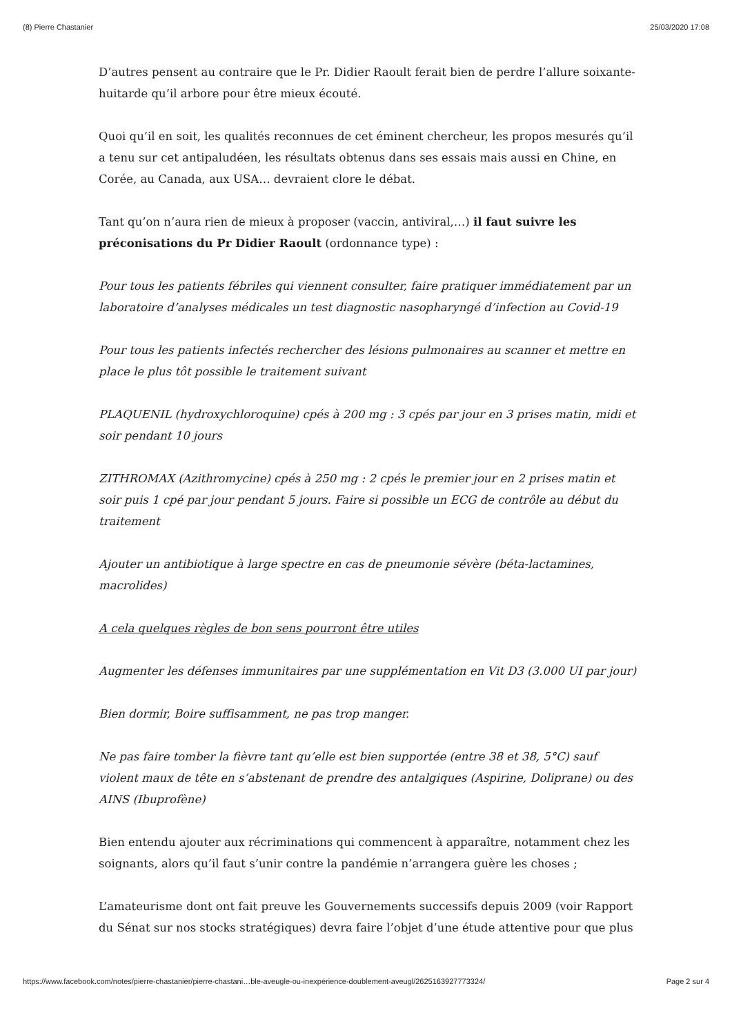(8) Pierre Chastanier 25/03/2020 17:08
D’autres pensent au contraire que le Pr. Didier Raoult ferait bien de perdre l’allure soixante-huitarde qu’il arbore pour être mieux écouté.
Quoi qu’il en soit, les qualités reconnues de cet éminent chercheur, les propos mesurés qu’il a tenu sur cet antipaludéen, les résultats obtenus dans ses essais mais aussi en Chine, en Corée, au Canada, aux USA… devraient clore le débat.
Tant qu’on n’aura rien de mieux à proposer (vaccin, antiviral,…) il faut suivre les préconisations du Pr Didier Raoult (ordonnance type) :
Pour tous les patients fébriles qui viennent consulter, faire pratiquer immédiatement par un laboratoire d’analyses médicales un test diagnostic nasopharyngé d’infection au Covid-19
Pour tous les patients infectés rechercher des lésions pulmonaires au scanner et mettre en place le plus tôt possible le traitement suivant
PLAQUENIL (hydroxychloroquine) cpés à 200 mg : 3 cpés par jour en 3 prises matin, midi et soir pendant 10 jours
ZITHROMAX (Azithromycine) cpés à 250 mg : 2 cpés le premier jour en 2 prises matin et soir puis 1 cpé par jour pendant 5 jours. Faire si possible un ECG de contrôle au début du traitement
Ajouter un antibiotique à large spectre en cas de pneumonie sévère (béta-lactamines, macrolides)
A cela quelques règles de bon sens pourront être utiles
Augmenter les défenses immunitaires par une supplémentation en Vit D3 (3.000 UI par jour)
Bien dormir, Boire suffisamment, ne pas trop manger.
Ne pas faire tomber la fièvre tant qu’elle est bien supportée (entre 38 et 38, 5°C) sauf violent maux de tête en s’abstenant de prendre des antalgiques (Aspirine, Doliprane) ou des AINS (Ibuprofène)
Bien entendu ajouter aux récriminations qui commencent à apparaître, notamment chez les soignants, alors qu’il faut s’unir contre la pandémie n’arrangera guère les choses ;
L’amateurisme dont ont fait preuve les Gouvernements successifs depuis 2009 (voir Rapport du Sénat sur nos stocks stratégiques) devra faire l’objet d’une étude attentive pour que plus
https://www.facebook.com/notes/pierre-chastanier/pierre-chastani…ble-aveugle-ou-inexpérience-doublement-aveugl/2625163927773324/ Page 2 sur 4